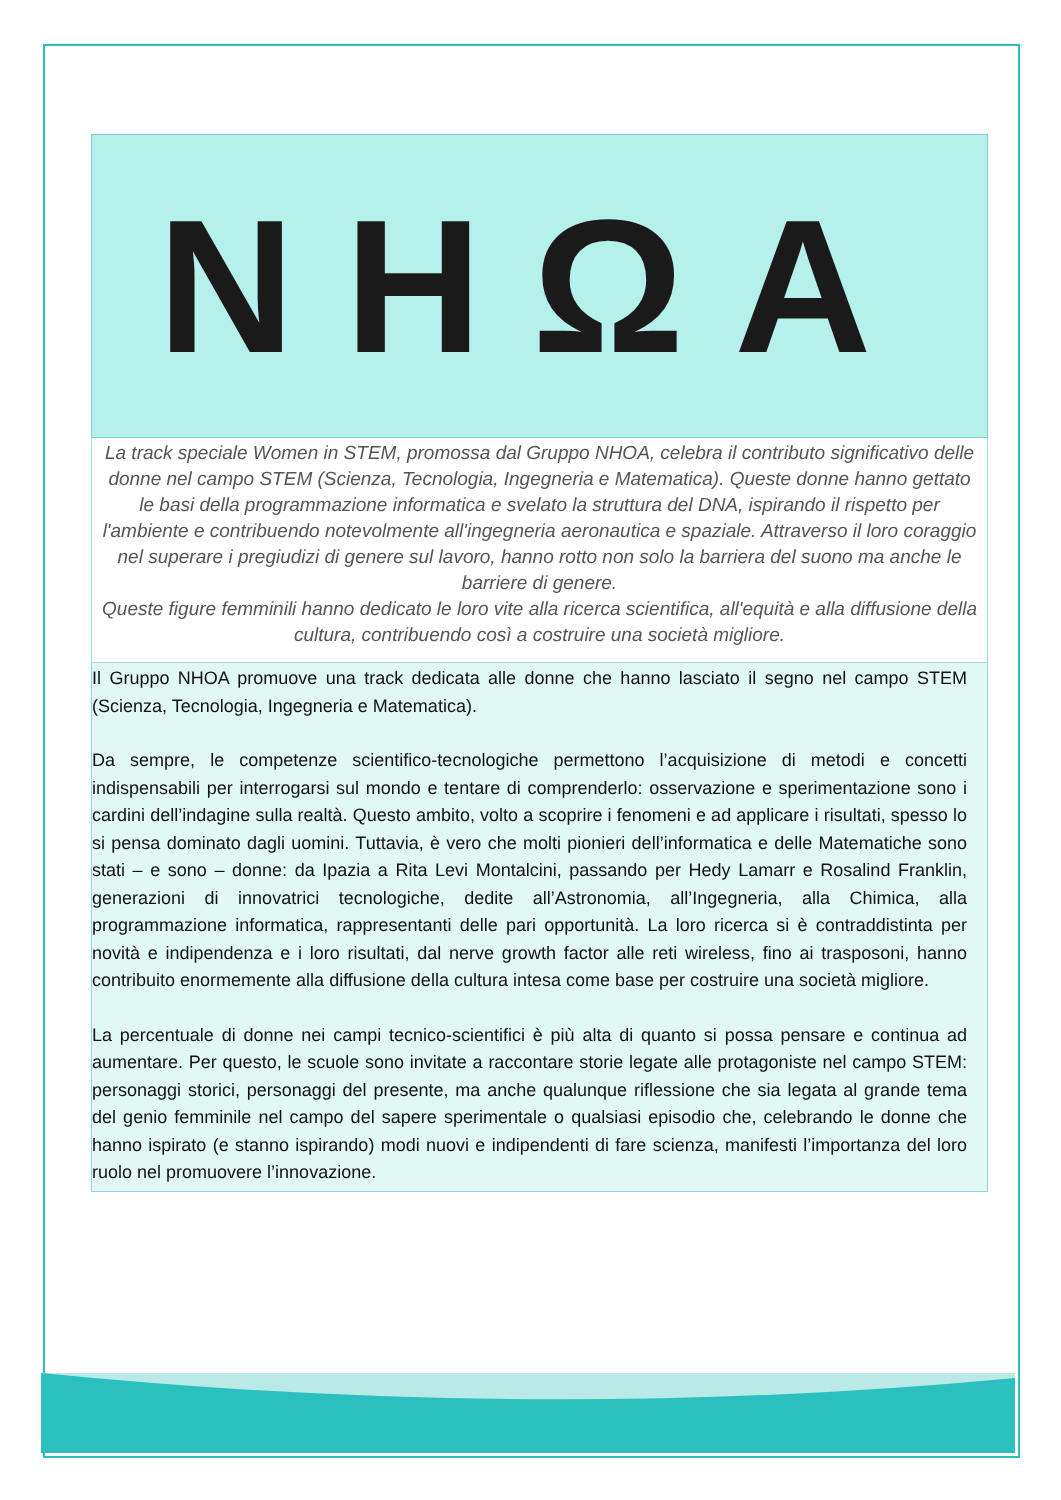NHΩA
La track speciale Women in STEM, promossa dal Gruppo NHOA, celebra il contributo significativo delle donne nel campo STEM (Scienza, Tecnologia, Ingegneria e Matematica). Queste donne hanno gettato le basi della programmazione informatica e svelato la struttura del DNA, ispirando il rispetto per l'ambiente e contribuendo notevolmente all'ingegneria aeronautica e spaziale. Attraverso il loro coraggio nel superare i pregiudizi di genere sul lavoro, hanno rotto non solo la barriera del suono ma anche le barriere di genere.
Queste figure femminili hanno dedicato le loro vite alla ricerca scientifica, all'equità e alla diffusione della cultura, contribuendo così a costruire una società migliore.
Il Gruppo NHOA promuove una track dedicata alle donne che hanno lasciato il segno nel campo STEM (Scienza, Tecnologia, Ingegneria e Matematica).
Da sempre, le competenze scientifico-tecnologiche permettono l’acquisizione di metodi e concetti indispensabili per interrogarsi sul mondo e tentare di comprenderlo: osservazione e sperimentazione sono i cardini dell’indagine sulla realtà. Questo ambito, volto a scoprire i fenomeni e ad applicare i risultati, spesso lo si pensa dominato dagli uomini. Tuttavia, è vero che molti pionieri dell’informatica e delle Matematiche sono stati – e sono – donne: da Ipazia a Rita Levi Montalcini, passando per Hedy Lamarr e Rosalind Franklin, generazioni di innovatrici tecnologiche, dedite all’Astronomia, all’Ingegneria, alla Chimica, alla programmazione informatica, rappresentanti delle pari opportunità. La loro ricerca si è contraddistinta per novità e indipendenza e i loro risultati, dal nerve growth factor alle reti wireless, fino ai trasposoni, hanno contribuito enormemente alla diffusione della cultura intesa come base per costruire una società migliore.
La percentuale di donne nei campi tecnico-scientifici è più alta di quanto si possa pensare e continua ad aumentare. Per questo, le scuole sono invitate a raccontare storie legate alle protagoniste nel campo STEM: personaggi storici, personaggi del presente, ma anche qualunque riflessione che sia legata al grande tema del genio femminile nel campo del sapere sperimentale o qualsiasi episodio che, celebrando le donne che hanno ispirato (e stanno ispirando) modi nuovi e indipendenti di fare scienza, manifesti l’importanza del loro ruolo nel promuovere l’innovazione.